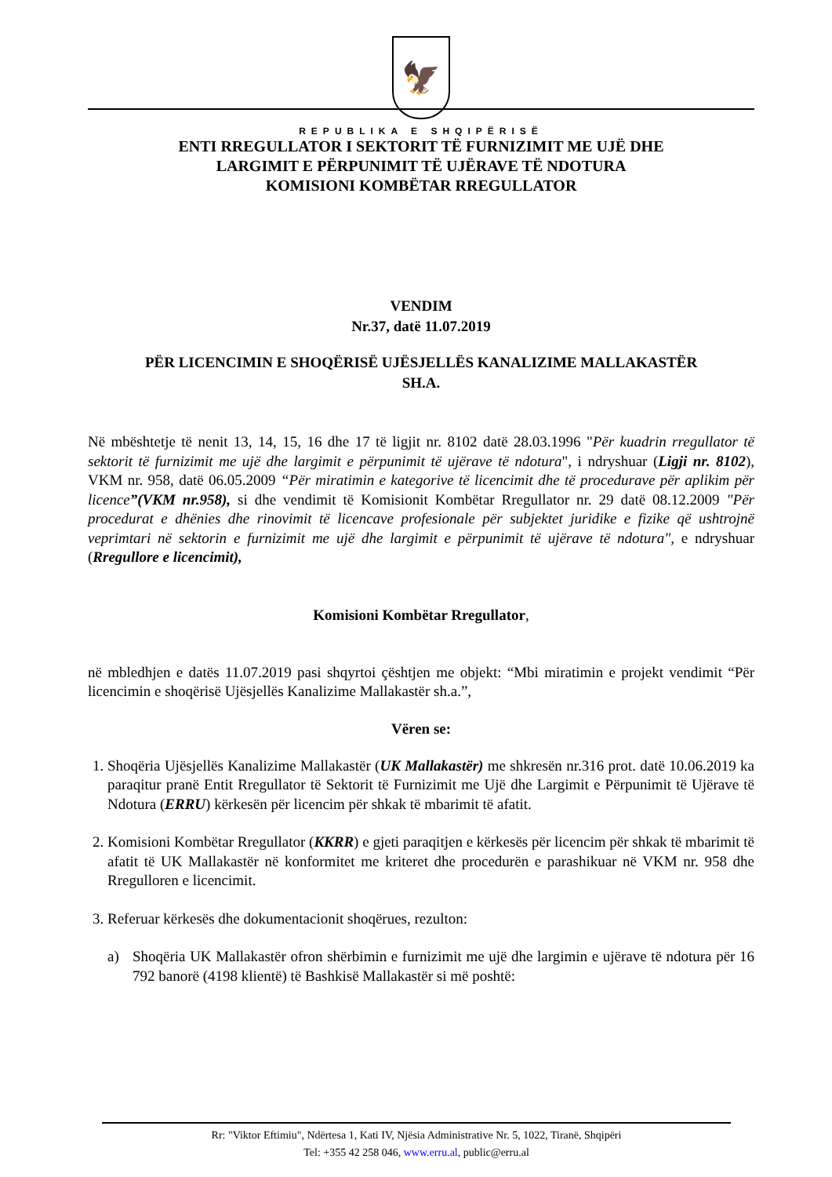🦅
REPUBLIKA E SHQIPËRISË
ENTI RREGULLATOR I SEKTORIT TË FURNIZIMIT ME UJË DHE
LARGIMIT E PËRPUNIMIT TË UJËRAVE TË NDOTURA
KOMISIONI KOMBËTAR RREGULLATOR
VENDIM
Nr.37, datë 11.07.2019
PËR LICENCIMIN E SHOQËRISË UJËSJELLËS KANALIZIME MALLAKASTËR
SH.A.
Në mbështetje të nenit 13, 14, 15, 16 dhe 17 të ligjit nr. 8102 datë 28.03.1996 "Për kuadrin rregullator të sektorit të furnizimit me ujë dhe largimit e përpunimit të ujërave të ndotura", i ndryshuar (Ligji nr. 8102), VKM nr. 958, datë 06.05.2009 “Për miratimin e kategorive të licencimit dhe të procedurave për aplikim për licence”(VKM nr.958), si dhe vendimit të Komisionit Kombëtar Rregullator nr. 29 datë 08.12.2009 "Për procedurat e dhënies dhe rinovimit të licencave profesionale për subjektet juridike e fizike që ushtrojnë veprimtari në sektorin e furnizimit me ujë dhe largimit e përpunimit të ujërave të ndotura", e ndryshuar (Rregullore e licencimit),
Komisioni Kombëtar Rregullator,
në mbledhjen e datës 11.07.2019 pasi shqyrtoi çështjen me objekt: “Mbi miratimin e projekt vendimit “Për licencimin e shoqërisë Ujësjellës Kanalizime Mallakastër sh.a.”,
Vëren se:
1. Shoqëria Ujësjellës Kanalizime Mallakastër (UK Mallakastër) me shkresën nr.316 prot. datë 10.06.2019 ka paraqitur pranë Entit Rregullator të Sektorit të Furnizimit me Ujë dhe Largimit e Përpunimit të Ujërave të Ndotura (ERRU) kërkesën për licencim për shkak të mbarimit të afatit.
2. Komisioni Kombëtar Rregullator (KKRR) e gjeti paraqitjen e kërkesës për licencim për shkak të mbarimit të afatit të UK Mallakastër në konformitet me kriteret dhe procedurën e parashikuar në VKM nr. 958 dhe Rregulloren e licencimit.
3. Referuar kërkesës dhe dokumentacionit shoqërues, rezulton:
a)
Shoqëria UK Mallakastër ofron shërbimin e furnizimit me ujë dhe largimin e ujërave të ndotura për 16 792 banorë (4198 klientë) të Bashkisë Mallakastër si më poshtë:
Rr: "Viktor Eftimiu", Ndërtesa 1, Kati IV, Njësia Administrative Nr. 5, 1022, Tiranë, Shqipëri
Tel: +355 42 258 046, www.erru.al, public@erru.al